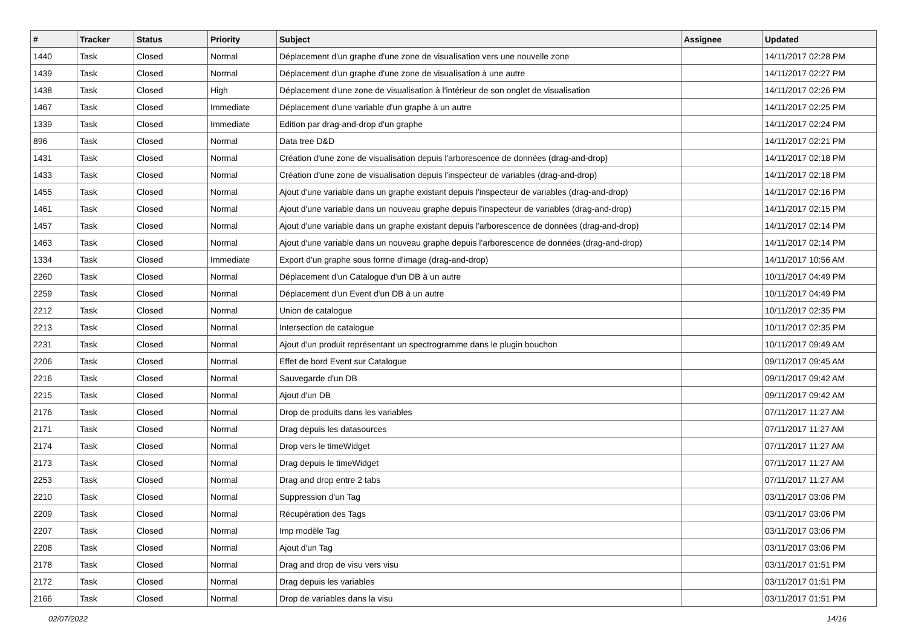| # | Tracker | Status | Priority | Subject | Assignee | Updated |
| --- | --- | --- | --- | --- | --- | --- |
| 1440 | Task | Closed | Normal | Déplacement d'un graphe d'une zone de visualisation vers une nouvelle zone | | 14/11/2017 02:28 PM |
| 1439 | Task | Closed | Normal | Déplacement d'un graphe d'une zone de visualisation à une autre | | 14/11/2017 02:27 PM |
| 1438 | Task | Closed | High | Déplacement d'une zone de visualisation à l'intérieur de son onglet de visualisation | | 14/11/2017 02:26 PM |
| 1467 | Task | Closed | Immediate | Déplacement d'une variable d'un graphe à un autre | | 14/11/2017 02:25 PM |
| 1339 | Task | Closed | Immediate | Edition par drag-and-drop d'un graphe | | 14/11/2017 02:24 PM |
| 896 | Task | Closed | Normal | Data tree D&D | | 14/11/2017 02:21 PM |
| 1431 | Task | Closed | Normal | Création d'une zone de visualisation depuis l'arborescence de données (drag-and-drop) | | 14/11/2017 02:18 PM |
| 1433 | Task | Closed | Normal | Création d'une zone de visualisation depuis l'inspecteur de variables (drag-and-drop) | | 14/11/2017 02:18 PM |
| 1455 | Task | Closed | Normal | Ajout d'une variable dans un graphe existant depuis l'inspecteur de variables (drag-and-drop) | | 14/11/2017 02:16 PM |
| 1461 | Task | Closed | Normal | Ajout d'une variable dans un nouveau graphe depuis l'inspecteur de variables (drag-and-drop) | | 14/11/2017 02:15 PM |
| 1457 | Task | Closed | Normal | Ajout d'une variable dans un graphe existant depuis l'arborescence de données (drag-and-drop) | | 14/11/2017 02:14 PM |
| 1463 | Task | Closed | Normal | Ajout d'une variable dans un nouveau graphe depuis l'arborescence de données (drag-and-drop) | | 14/11/2017 02:14 PM |
| 1334 | Task | Closed | Immediate | Export d'un graphe sous forme d'image (drag-and-drop) | | 14/11/2017 10:56 AM |
| 2260 | Task | Closed | Normal | Déplacement d'un Catalogue d'un DB à un autre | | 10/11/2017 04:49 PM |
| 2259 | Task | Closed | Normal | Déplacement d'un Event d'un DB à un autre | | 10/11/2017 04:49 PM |
| 2212 | Task | Closed | Normal | Union de catalogue | | 10/11/2017 02:35 PM |
| 2213 | Task | Closed | Normal | Intersection de catalogue | | 10/11/2017 02:35 PM |
| 2231 | Task | Closed | Normal | Ajout d'un produit représentant un spectrogramme dans le plugin bouchon | | 10/11/2017 09:49 AM |
| 2206 | Task | Closed | Normal | Effet de bord Event sur Catalogue | | 09/11/2017 09:45 AM |
| 2216 | Task | Closed | Normal | Sauvegarde d'un DB | | 09/11/2017 09:42 AM |
| 2215 | Task | Closed | Normal | Ajout d'un DB | | 09/11/2017 09:42 AM |
| 2176 | Task | Closed | Normal | Drop de produits dans les variables | | 07/11/2017 11:27 AM |
| 2171 | Task | Closed | Normal | Drag depuis les datasources | | 07/11/2017 11:27 AM |
| 2174 | Task | Closed | Normal | Drop vers le timeWidget | | 07/11/2017 11:27 AM |
| 2173 | Task | Closed | Normal | Drag depuis le timeWidget | | 07/11/2017 11:27 AM |
| 2253 | Task | Closed | Normal | Drag and drop entre 2 tabs | | 07/11/2017 11:27 AM |
| 2210 | Task | Closed | Normal | Suppression d'un Tag | | 03/11/2017 03:06 PM |
| 2209 | Task | Closed | Normal | Récupération des Tags | | 03/11/2017 03:06 PM |
| 2207 | Task | Closed | Normal | Imp modèle Tag | | 03/11/2017 03:06 PM |
| 2208 | Task | Closed | Normal | Ajout d'un Tag | | 03/11/2017 03:06 PM |
| 2178 | Task | Closed | Normal | Drag and drop de visu vers visu | | 03/11/2017 01:51 PM |
| 2172 | Task | Closed | Normal | Drag depuis les variables | | 03/11/2017 01:51 PM |
| 2166 | Task | Closed | Normal | Drop de variables dans la visu | | 03/11/2017 01:51 PM |
02/07/2022 14/16